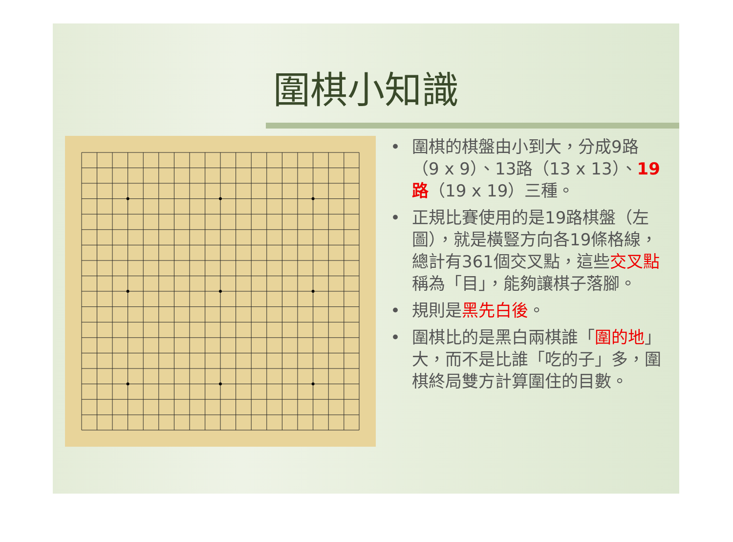圍棋小知識
• 圍棋的棋盤由小到大，分成9路（9 x 9）、13路（13 x 13）、19路（19 x 19）三種。
• 正規比賽使用的是19路棋盤（左圖），就是橫豎方向各19條格線，總計有361個交叉點，這些交叉點稱為「目」，能夠讓棋子落腳。
• 規則是黑先白後。
• 圍棋比的是黑白兩棋誰「圍的地」大，而不是比誰「吃的子」多，圍棋終局雙方計算圍住的目數。